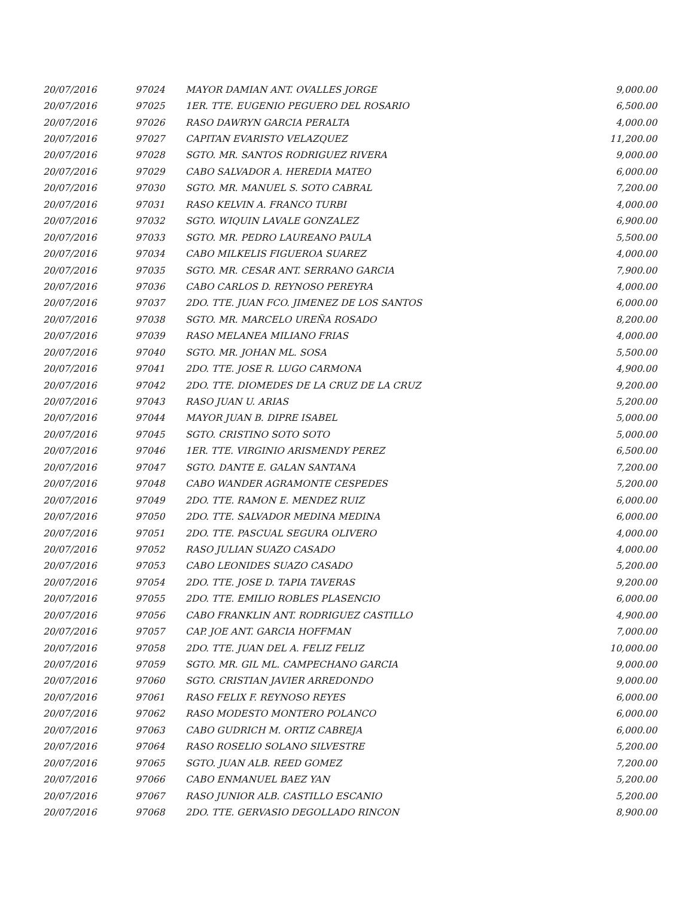| 20/07/2016 | 97024 | MAYOR DAMIAN ANT. OVALLES JORGE | 9,000.00 |
| 20/07/2016 | 97025 | 1ER. TTE. EUGENIO PEGUERO DEL ROSARIO | 6,500.00 |
| 20/07/2016 | 97026 | RASO DAWRYN GARCIA PERALTA | 4,000.00 |
| 20/07/2016 | 97027 | CAPITAN EVARISTO VELAZQUEZ | 11,200.00 |
| 20/07/2016 | 97028 | SGTO. MR. SANTOS RODRIGUEZ RIVERA | 9,000.00 |
| 20/07/2016 | 97029 | CABO SALVADOR A. HEREDIA MATEO | 6,000.00 |
| 20/07/2016 | 97030 | SGTO. MR. MANUEL S. SOTO CABRAL | 7,200.00 |
| 20/07/2016 | 97031 | RASO KELVIN A. FRANCO TURBI | 4,000.00 |
| 20/07/2016 | 97032 | SGTO. WIQUIN LAVALE GONZALEZ | 6,900.00 |
| 20/07/2016 | 97033 | SGTO. MR. PEDRO LAUREANO PAULA | 5,500.00 |
| 20/07/2016 | 97034 | CABO MILKELIS FIGUEROA SUAREZ | 4,000.00 |
| 20/07/2016 | 97035 | SGTO. MR. CESAR ANT. SERRANO GARCIA | 7,900.00 |
| 20/07/2016 | 97036 | CABO CARLOS D. REYNOSO PEREYRA | 4,000.00 |
| 20/07/2016 | 97037 | 2DO. TTE. JUAN FCO. JIMENEZ DE LOS SANTOS | 6,000.00 |
| 20/07/2016 | 97038 | SGTO. MR. MARCELO UREÑA ROSADO | 8,200.00 |
| 20/07/2016 | 97039 | RASO MELANEA MILIANO FRIAS | 4,000.00 |
| 20/07/2016 | 97040 | SGTO. MR. JOHAN ML. SOSA | 5,500.00 |
| 20/07/2016 | 97041 | 2DO. TTE. JOSE R. LUGO CARMONA | 4,900.00 |
| 20/07/2016 | 97042 | 2DO. TTE. DIOMEDES DE LA CRUZ DE LA CRUZ | 9,200.00 |
| 20/07/2016 | 97043 | RASO JUAN U. ARIAS | 5,200.00 |
| 20/07/2016 | 97044 | MAYOR JUAN B. DIPRE ISABEL | 5,000.00 |
| 20/07/2016 | 97045 | SGTO. CRISTINO SOTO SOTO | 5,000.00 |
| 20/07/2016 | 97046 | 1ER. TTE. VIRGINIO ARISMENDY PEREZ | 6,500.00 |
| 20/07/2016 | 97047 | SGTO. DANTE E. GALAN SANTANA | 7,200.00 |
| 20/07/2016 | 97048 | CABO WANDER AGRAMONTE CESPEDES | 5,200.00 |
| 20/07/2016 | 97049 | 2DO. TTE. RAMON E. MENDEZ RUIZ | 6,000.00 |
| 20/07/2016 | 97050 | 2DO. TTE. SALVADOR MEDINA MEDINA | 6,000.00 |
| 20/07/2016 | 97051 | 2DO. TTE. PASCUAL SEGURA OLIVERO | 4,000.00 |
| 20/07/2016 | 97052 | RASO JULIAN SUAZO CASADO | 4,000.00 |
| 20/07/2016 | 97053 | CABO LEONIDES SUAZO CASADO | 5,200.00 |
| 20/07/2016 | 97054 | 2DO. TTE. JOSE D. TAPIA TAVERAS | 9,200.00 |
| 20/07/2016 | 97055 | 2DO. TTE. EMILIO ROBLES PLASENCIO | 6,000.00 |
| 20/07/2016 | 97056 | CABO FRANKLIN ANT. RODRIGUEZ CASTILLO | 4,900.00 |
| 20/07/2016 | 97057 | CAP. JOE ANT. GARCIA HOFFMAN | 7,000.00 |
| 20/07/2016 | 97058 | 2DO. TTE. JUAN DEL A. FELIZ FELIZ | 10,000.00 |
| 20/07/2016 | 97059 | SGTO. MR. GIL ML. CAMPECHANO GARCIA | 9,000.00 |
| 20/07/2016 | 97060 | SGTO. CRISTIAN JAVIER ARREDONDO | 9,000.00 |
| 20/07/2016 | 97061 | RASO FELIX F. REYNOSO REYES | 6,000.00 |
| 20/07/2016 | 97062 | RASO MODESTO MONTERO POLANCO | 6,000.00 |
| 20/07/2016 | 97063 | CABO GUDRICH M. ORTIZ CABREJA | 6,000.00 |
| 20/07/2016 | 97064 | RASO ROSELIO SOLANO SILVESTRE | 5,200.00 |
| 20/07/2016 | 97065 | SGTO. JUAN ALB. REED GOMEZ | 7,200.00 |
| 20/07/2016 | 97066 | CABO ENMANUEL BAEZ YAN | 5,200.00 |
| 20/07/2016 | 97067 | RASO JUNIOR ALB. CASTILLO ESCANIO | 5,200.00 |
| 20/07/2016 | 97068 | 2DO. TTE. GERVASIO DEGOLLADO RINCON | 8,900.00 |